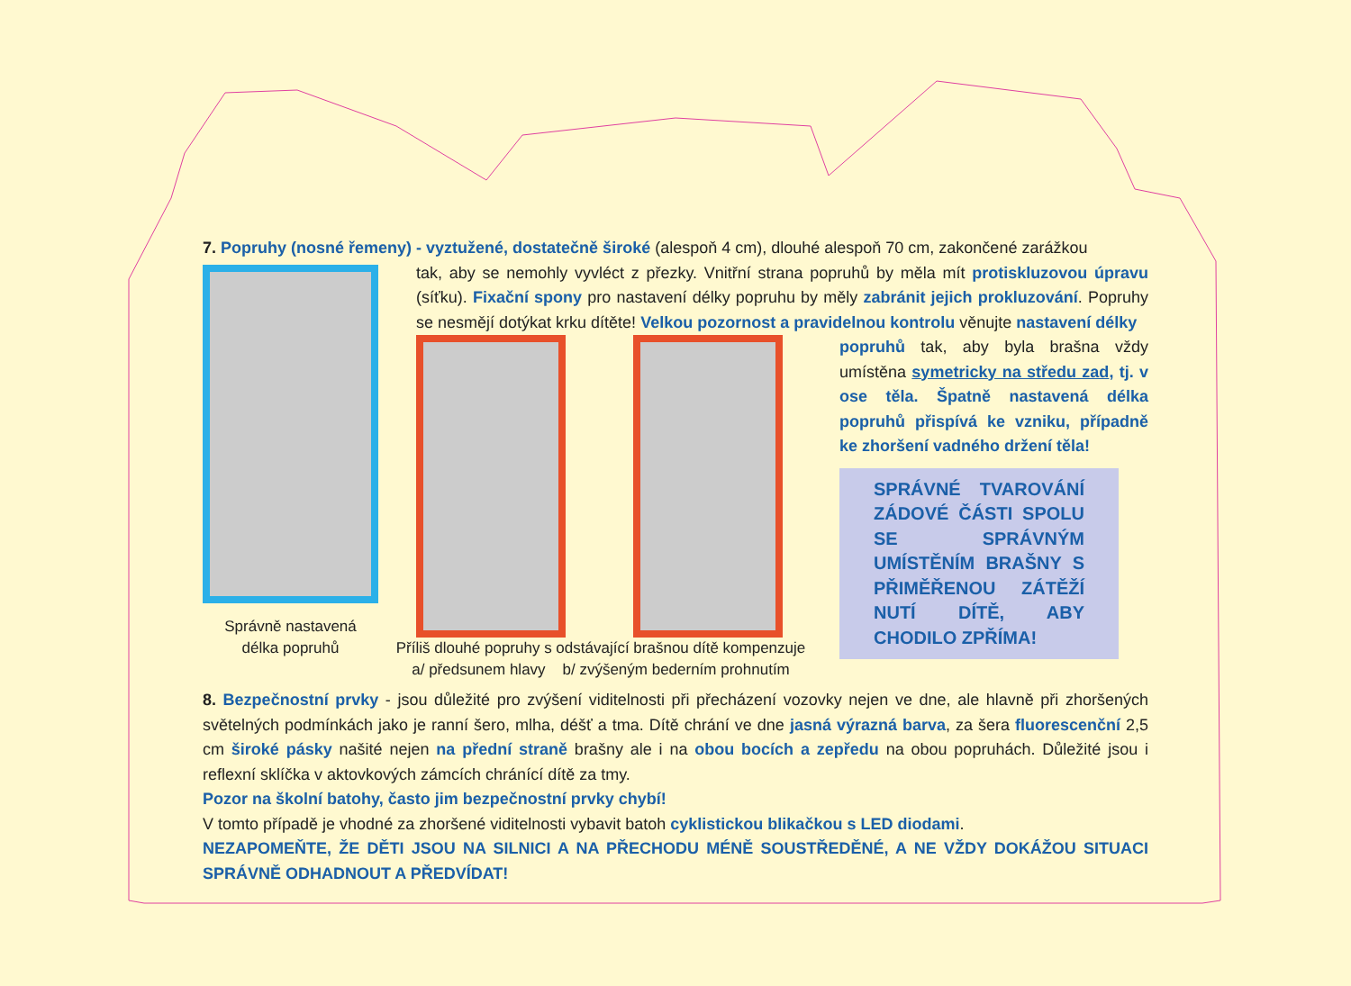7. Popruhy (nosné řemeny) - vyztužené, dostatečně široké (alespoň 4 cm), dlouhé alespoň 70 cm, zakončené zarážkou
Správně nastavená
délka popruhů
tak, aby se nemohly vyvléct z přezky. Vnitřní strana popruhů by měla mít protiskluzovou úpravu (síťku). Fixační spony pro nastavení délky popruhu by měly zabránit jejich prokluzování. Popruhy se nesmějí dotýkat krku dítěte! Velkou pozornost a pravidelnou kontrolu věnujte nastavení délky
Příliš dlouhé popruhy s odstávající brašnou dítě kompenzuje
a/ předsunem hlavy b/ zvýšeným bederním prohnutím
popruhů tak, aby byla brašna vždy umístěna symetricky na středu zad, tj. v ose těla. Špatně nastavená délka popruhů přispívá ke vzniku, případně ke zhoršení vadného držení těla!
SPRÁVNÉ TVAROVÁNÍ ZÁDOVÉ ČÁSTI SPOLU SE SPRÁVNÝM UMÍSTĚNÍM BRAŠNY S PŘIMĚŘENOU ZÁTĚŽÍ NUTÍ DÍTĚ, ABY CHODILO ZPŘÍMA!
8. Bezpečnostní prvky - jsou důležité pro zvýšení viditelnosti při přecházení vozovky nejen ve dne, ale hlavně při zhoršených světelných podmínkách jako je ranní šero, mlha, déšť a tma. Dítě chrání ve dne jasná výrazná barva, za šera fluorescenční 2,5 cm široké pásky našité nejen na přední straně brašny ale i na obou bocích a zepředu na obou popruhách. Důležité jsou i reflexní sklíčka v aktovkových zámcích chránící dítě za tmy.
Pozor na školní batohy, často jim bezpečnostní prvky chybí!
V tomto případě je vhodné za zhoršené viditelnosti vybavit batoh cyklistickou blikačkou s LED diodami.
NEZAPOMEŇTE, ŽE DĚTI JSOU NA SILNICI A NA PŘECHODU MÉNĚ SOUSTŘEDĚNÉ, A NE VŽDY DOKÁŽOU SITUACI SPRÁVNĚ ODHADNOUT A PŘEDVÍDAT!